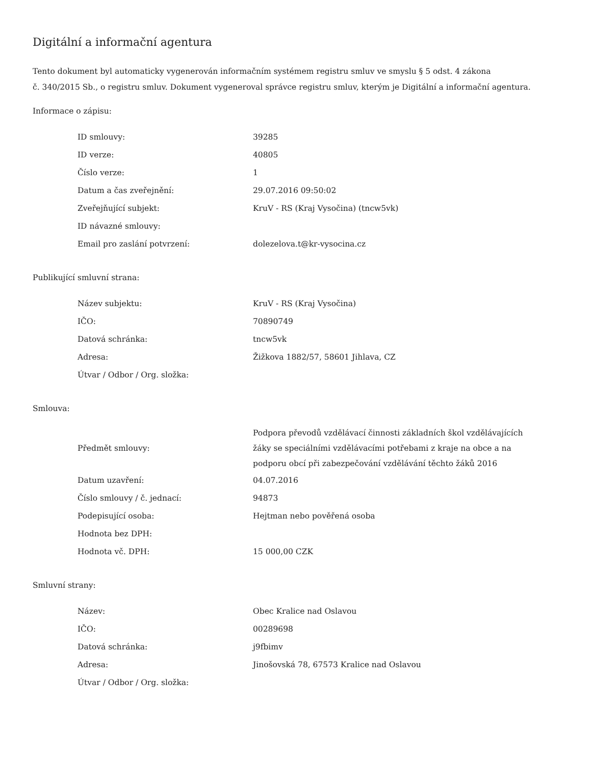Digitální a informační agentura
Tento dokument byl automaticky vygenerován informačním systémem registru smluv ve smyslu § 5 odst. 4 zákona
č. 340/2015 Sb., o registru smluv. Dokument vygeneroval správce registru smluv, kterým je Digitální a informační agentura.
Informace o zápisu:
| ID smlouvy: | 39285 |
| ID verze: | 40805 |
| Číslo verze: | 1 |
| Datum a čas zveřejnění: | 29.07.2016 09:50:02 |
| Zveřejňující subjekt: | KruV - RS (Kraj Vysočina) (tncw5vk) |
| ID návazné smlouvy: | |
| Email pro zaslání potvrzení: | dolezelova.t@kr-vysocina.cz |
Publikující smluvní strana:
| Název subjektu: | KruV - RS (Kraj Vysočina) |
| IČO: | 70890749 |
| Datová schránka: | tncw5vk |
| Adresa: | Žižkova 1882/57, 58601 Jihlava, CZ |
| Útvar / Odbor / Org. složka: | |
Smlouva:
| Předmět smlouvy: | Podpora převodů vzdělávací činnosti základních škol vzdělávajících žáky se speciálními vzdělávacími potřebami z kraje na obce a na podporu obcí při zabezpečování vzdělávání těchto žáků 2016 |
| Datum uzavření: | 04.07.2016 |
| Číslo smlouvy / č. jednací: | 94873 |
| Podepisující osoba: | Hejtman nebo pověřená osoba |
| Hodnota bez DPH: | |
| Hodnota vč. DPH: | 15 000,00 CZK |
Smluvní strany:
| Název: | Obec Kralice nad Oslavou |
| IČO: | 00289698 |
| Datová schránka: | j9fbimv |
| Adresa: | Jinošovská 78, 67573 Kralice nad Oslavou |
| Útvar / Odbor / Org. složka: | |